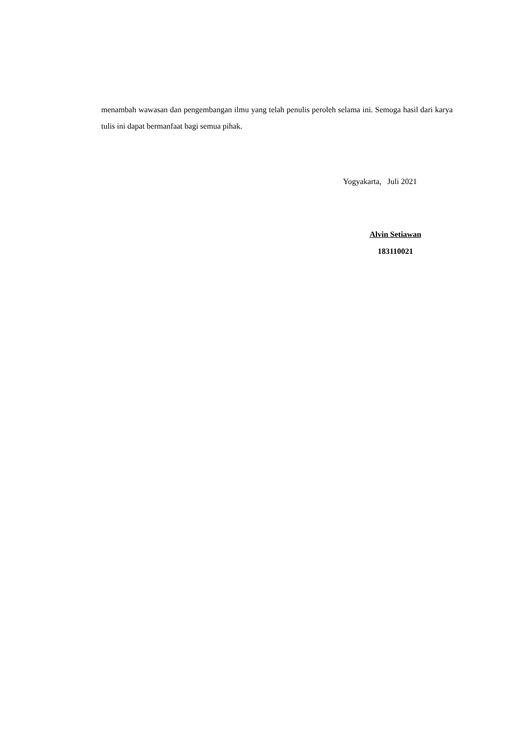menambah wawasan dan pengembangan ilmu yang telah penulis peroleh selama ini. Semoga hasil dari karya tulis ini dapat bermanfaat bagi semua pihak.
Yogyakarta, Juli 2021
Alvin Setiawan
183110021